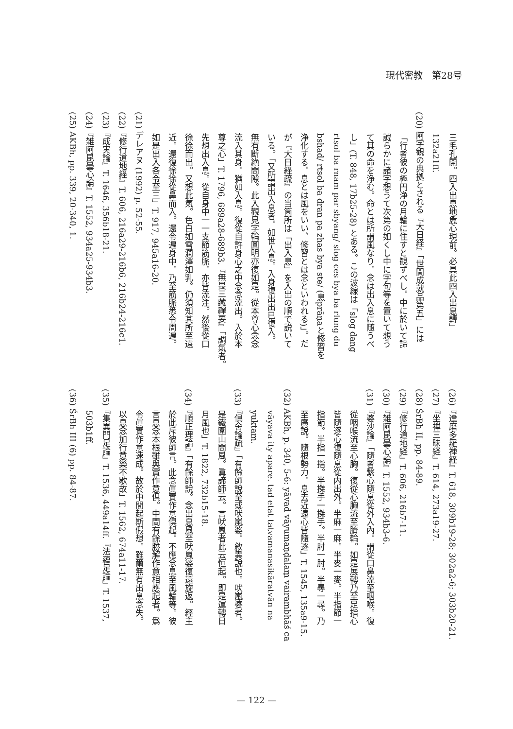現代密教　第28号
三毛孔開。四入出息地麁心現前。必具此四入出息轉」
132a21ff.
(20) 阿字観の典拠とされる『大日経』「世間成就品第五」には
「行者彼の極円浄の月輪に住すと観ずべし。中に於いて諦
誠らかに諸字想うて次第の如くし中に字句等を置いて想う
て其の命を浄む。命とは所謂風なり。念は出入息に随うべ
し」(T. 848, 17b25-28) とある。この波線は「slog dang
rtsol ba rnam par sbyang/ slog ces bya ba rlung du
bshad/ rtsol ba dran pa zhas bya ste/ (息prāṇaと修習を
浄化する。息とは風をいい、修習とは念といわれる)」。だ
が『大日経疏』の当箇所は「出入息」を入出の順で説いて
いる。「又所謂出入息者。如世人息。入身復出出已復入。
無有斷絶間隙。此入觀見字輪圓明亦復如是。從本尊心念念
流入其身。猶如入息。復從自許身心之中念念流出。入於本
尊之心」T. 1796, 689a28-689b3.『無畏三藏禪要』「調氣者。
先想出入息。從自身中一一支節筋脈。亦皆流注。然後從口
徐徐而出。又想此氣。色白如雪潤澤如乳。仍須知其所至遠
近。還復徐徐從鼻而入。還令遍身中。乃至筋脈悉令周遍。
如是出入各令至三」T. 917, 945a16-20.
(21) デレアヌ (1992) p. 52-55.
(22)『修行道地経』T. 606, 216a29-216b6, 216b24-216c1.
(23)『成実論』T. 1646, 356b18-21.
(24)『雑阿毘曇心論』T. 1552, 934a25-934b3.
(25) AKBh, pp. 339, 20-340, 1.
(26)『達磨多羅禅経』T. 618, 309b19-28; 302a2-6; 303b20-21.
(27)『坐禅三昧経』T. 614, 273a19-27.
(28) ŚrBh II, pp. 84-89.
(29)『修行道地経』T. 606, 216b7-11.
(30)『雑阿毘曇心論』T. 1552, 934b3-6.
(31)『婆沙論』「隨者繋心隨息從外入內。謂從口鼻流至咽喉。復
從咽喉流至心胸。復從心胸流至臍輪。如是展轉乃至足指心
皆隨逐心復隨息從内出外。半麻一麻。半麥一麥。半指節一
指節。半指一指。半搩手一搩手。半肘一肘。半尋一尋。乃
至廣說。隨根勢力。息去近遠心皆隨逐」T. 1545, 135a9-15.
(32) AKBh, p. 340, 5-6: yāvad vāyumaṇḍalaṃ vairambhāś ca
vāyava ity apare. tad etat tatvamanasikāratvān na
yuktam.
(33)『倶舍論疏』「有餘師說至或吠嵐婆。敘異說也。吠嵐婆者。
是鐵圍山間風。眞諦師云。言吠嵐者此云恒起。即是運轉日
月風也」T. 1822, 732b15-18.
(34)『順正理論』「有餘師說。念出息風至吠嵐婆復還旋返。經主
於此斥彼師言。此念眞實作意倶起。不應念息至風輪等。彼
言息念本根雖與實作意倶。中間有餘勝解作意相應起者。爲
令眞實作意速成。故於中間起斯假想。雖爾無有出息念失。
以息念加行意樂不歇故」T. 1562, 674a11-17.
(35)『集異門足論』T. 1536, 449a14ff.『法蘊足論』T. 1537,
503b1ff.
(36) ŚrBh III (6) pp. 84-87.
— 122 —